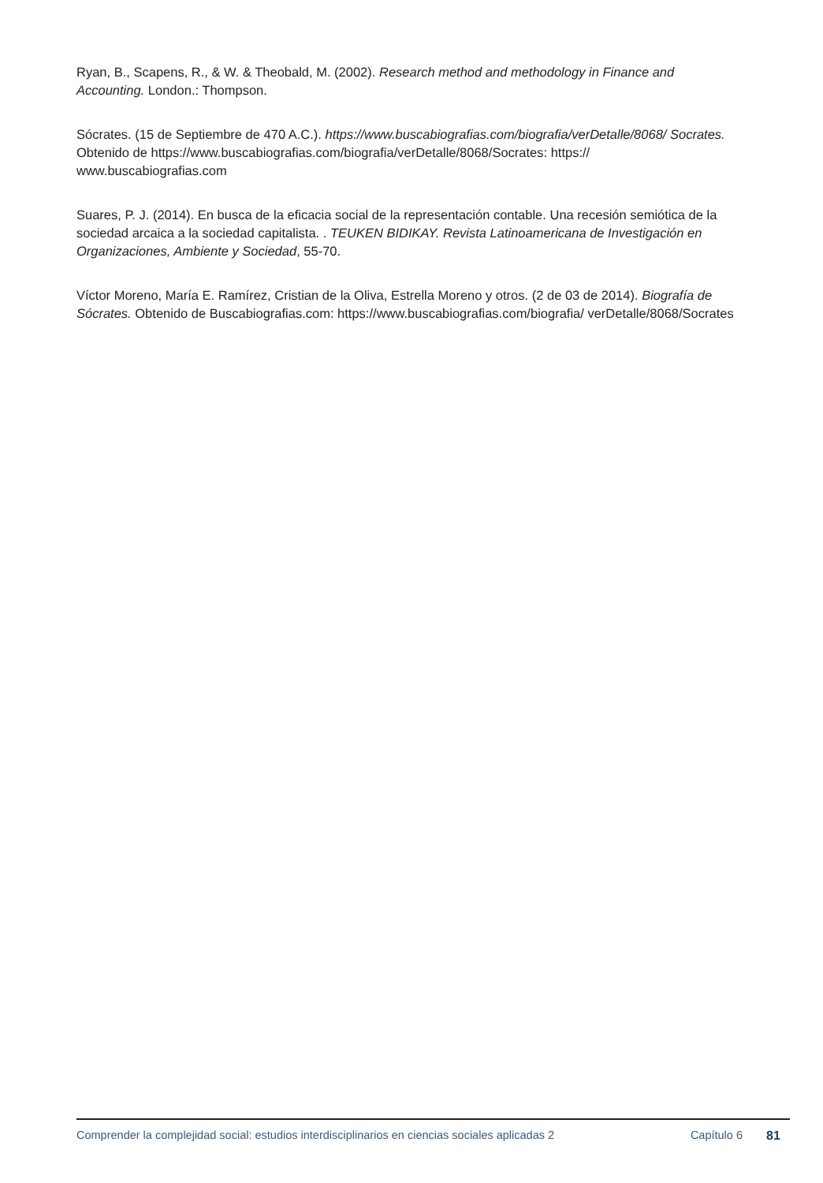Ryan, B., Scapens, R., & W. & Theobald, M. (2002). Research method and methodology in Finance and Accounting. London.: Thompson.
Sócrates. (15 de Septiembre de 470 A.C.). https://www.buscabiografias.com/biografia/verDetalle/8068/ Socrates. Obtenido de https://www.buscabiografias.com/biografia/verDetalle/8068/Socrates: https:// www.buscabiografias.com
Suares, P. J. (2014). En busca de la eficacia social de la representación contable. Una recesión semiótica de la sociedad arcaica a la sociedad capitalista. . TEUKEN BIDIKAY. Revista Latinoamericana de Investigación en Organizaciones, Ambiente y Sociedad, 55-70.
Víctor Moreno, María E. Ramírez, Cristian de la Oliva, Estrella Moreno y otros. (2 de 03 de 2014). Biografía de Sócrates. Obtenido de Buscabiografias.com: https://www.buscabiografias.com/biografia/ verDetalle/8068/Socrates
Comprender la complejidad social: estudios interdisciplinarios en ciencias sociales aplicadas 2
Capítulo 6 81